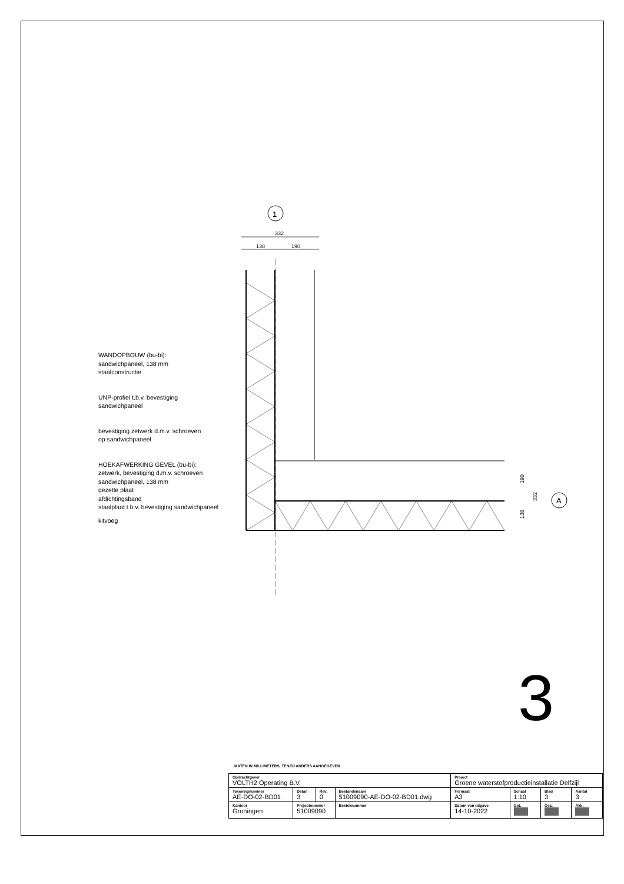1
332
138
190
A
190
138
332
WANDOPBOUW (bu-bi):
sandwichpaneel, 138 mm
staalconstructie
UNP-profiel t.b.v. bevestiging
sandwichpaneel
bevestiging zetwerk d.m.v. schroeven
op sandwichpaneel
HOEKAFWERKING GEVEL (bu-bi):
zetwerk, bevestiging d.m.v. schroeven
sandwichpaneel, 138 mm
gezette plaat
afdichtingsband
staalplaat t.b.v. bevestiging sandwichpaneel
kitvoeg
3
MATEN IN MILLIMETERS, TENZIJ ANDERS AANGEGEVEN
| Opdrachtgever VOLTH2 Operating B.V. | | | | Project Groene waterstofproductieinstallatie Delfzijl | | | | |
| Tekeningnummer AE-DO-02-BD01 | Detail 3 | Rev. 0 | Bestandsnaam 51009090-AE-DO-02-BD01.dwg | Formaat A3 | | Schaal 1:10 | Blad 3 | Aantal 3 |
| Kantoor Groningen | Projectnummer 51009090 | | Besteknummer | | Datum van uitgave 14-10-2022 | Get. | Gez. | Akk. |